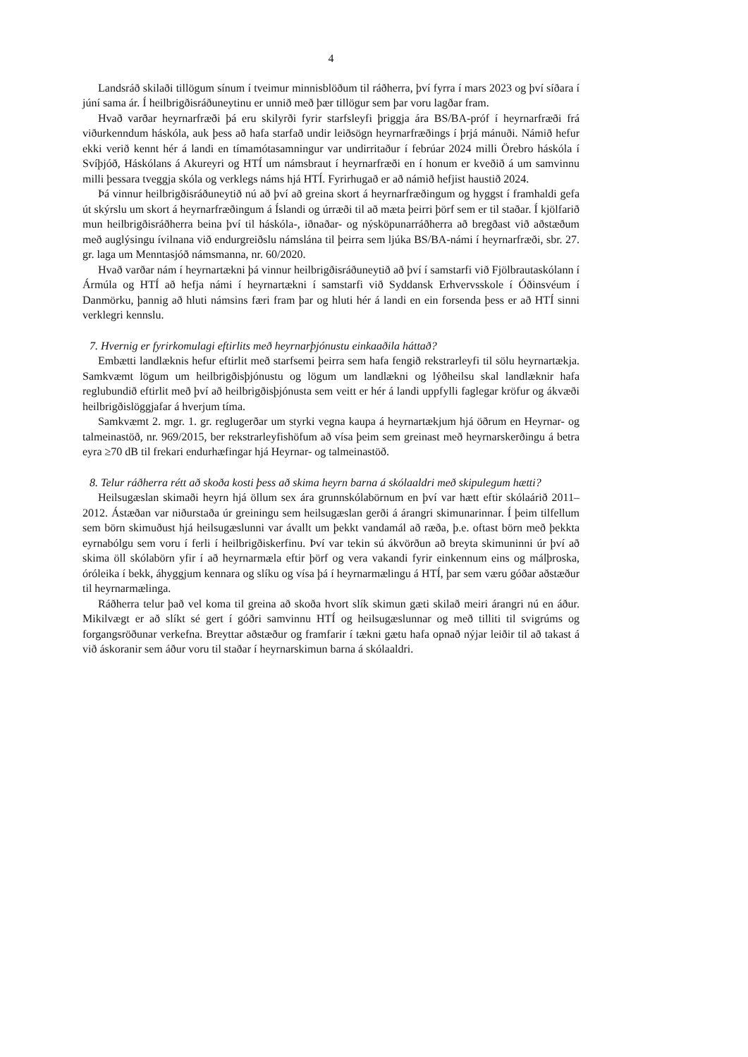4
Landsráð skilaði tillögum sínum í tveimur minnisblöðum til ráðherra, því fyrra í mars 2023 og því síðara í júní sama ár. Í heilbrigðisráðuneytinu er unnið með þær tillögur sem þar voru lagðar fram.
Hvað varðar heyrnarfræði þá eru skilyrði fyrir starfsleyfi þriggja ára BS/BA-próf í heyrnarfræði frá viðurkenndum háskóla, auk þess að hafa starfað undir leiðsögn heyrnarfræðings í þrjá mánuði. Námið hefur ekki verið kennt hér á landi en tímamótasamningur var undirritaður í febrúar 2024 milli Örebro háskóla í Svíþjóð, Háskólans á Akureyri og HTÍ um námsbraut í heyrnarfræði en í honum er kveðið á um samvinnu milli þessara tveggja skóla og verklegs náms hjá HTÍ. Fyrirhugað er að námið hefjist haustið 2024.
Þá vinnur heilbrigðisráðuneytið nú að því að greina skort á heyrnarfræðingum og hyggst í framhaldi gefa út skýrslu um skort á heyrnarfræðingum á Íslandi og úrræði til að mæta þeirri þörf sem er til staðar. Í kjölfarið mun heilbrigðisráðherra beina því til háskóla-, iðnaðar- og nýsköpunarráðherra að bregðast við aðstæðum með auglýsingu ívilnana við endurgreiðslu námslána til þeirra sem ljúka BS/BA-námi í heyrnarfræði, sbr. 27. gr. laga um Menntasjóð námsmanna, nr. 60/2020.
Hvað varðar nám í heyrnartækni þá vinnur heilbrigðisráðuneytið að því í samstarfi við Fjölbrautaskólann í Ármúla og HTÍ að hefja námi í heyrnartækni í samstarfi við Syddansk Erhvervsskole í Óðinsvéum í Danmörku, þannig að hluti námsins færi fram þar og hluti hér á landi en ein forsenda þess er að HTÍ sinni verklegri kennslu.
7. Hvernig er fyrirkomulagi eftirlits með heyrnarþjónustu einkaaðila háttað?
Embætti landlæknis hefur eftirlit með starfsemi þeirra sem hafa fengið rekstrarleyfi til sölu heyrnartækja. Samkvæmt lögum um heilbrigðisþjónustu og lögum um landlækni og lýðheilsu skal landlæknir hafa reglubundið eftirlit með því að heilbrigðisþjónusta sem veitt er hér á landi uppfylli faglegar kröfur og ákvæði heilbrigðislöggjafar á hverjum tíma.
Samkvæmt 2. mgr. 1. gr. reglugerðar um styrki vegna kaupa á heyrnartækjum hjá öðrum en Heyrnar- og talmeinastöð, nr. 969/2015, ber rekstrarleyfishöfum að vísa þeim sem greinast með heyrnarskerðingu á betra eyra ≥70 dB til frekari endurhæfingar hjá Heyrnar- og talmeinastöð.
8. Telur ráðherra rétt að skoða kosti þess að skima heyrn barna á skólaaldri með skipulegum hætti?
Heilsugæslan skimaði heyrn hjá öllum sex ára grunnskólabörnum en því var hætt eftir skólaárið 2011–2012. Ástæðan var niðurstaða úr greiningu sem heilsugæslan gerði á árangri skimunarinnar. Í þeim tilfellum sem börn skimuðust hjá heilsugæslunni var ávallt um þekkt vandamál að ræða, þ.e. oftast börn með þekkta eyrnabólgu sem voru í ferli í heilbrigðiskerfinu. Því var tekin sú ákvörðun að breyta skimuninni úr því að skima öll skólabörn yfir í að heyrnarmæla eftir þörf og vera vakandi fyrir einkennum eins og málþroska, óróleika í bekk, áhyggjum kennara og slíku og vísa þá í heyrnarmælingu á HTÍ, þar sem væru góðar aðstæður til heyrnarmælinga.
Ráðherra telur það vel koma til greina að skoða hvort slík skimun gæti skilað meiri árangri nú en áður. Mikilvægt er að slíkt sé gert í góðri samvinnu HTÍ og heilsugæslunnar og með tilliti til svigrúms og forgangsröðunar verkefna. Breyttar aðstæður og framfarir í tækni gætu hafa opnað nýjar leiðir til að takast á við áskoranir sem áður voru til staðar í heyrnarskimun barna á skólaaldri.